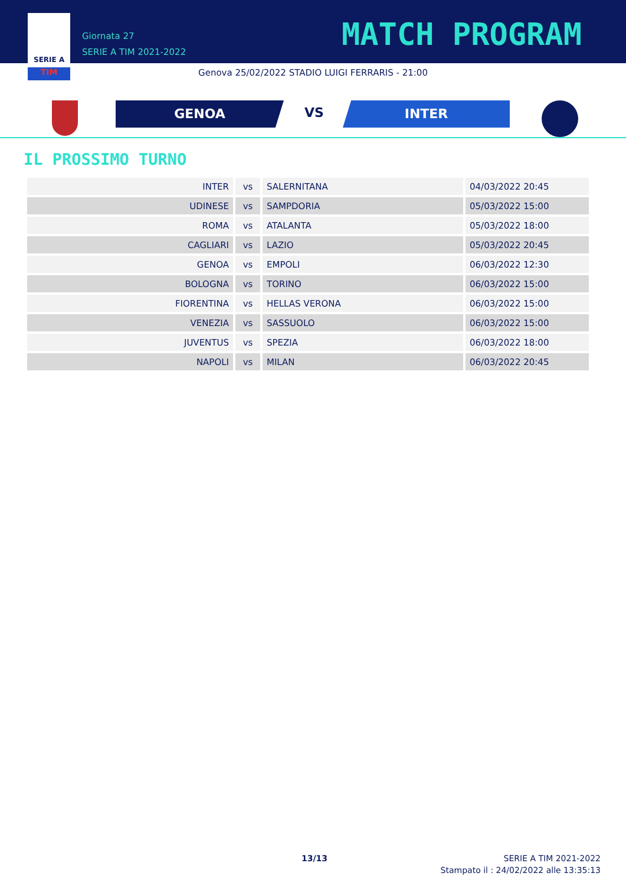SERIE A
TIM
Giornata 27
SERIE A TIM 2021-2022
MATCH PROGRAM
Genova 25/02/2022 STADIO LUIGI FERRARIS - 21:00
GENOA VS INTER
IL PROSSIMO TURNO
| INTER | vs | SALERNITANA | 04/03/2022 20:45 |
| UDINESE | vs | SAMPDORIA | 05/03/2022 15:00 |
| ROMA | vs | ATALANTA | 05/03/2022 18:00 |
| CAGLIARI | vs | LAZIO | 05/03/2022 20:45 |
| GENOA | vs | EMPOLI | 06/03/2022 12:30 |
| BOLOGNA | vs | TORINO | 06/03/2022 15:00 |
| FIORENTINA | vs | HELLAS VERONA | 06/03/2022 15:00 |
| VENEZIA | vs | SASSUOLO | 06/03/2022 15:00 |
| JUVENTUS | vs | SPEZIA | 06/03/2022 18:00 |
| NAPOLI | vs | MILAN | 06/03/2022 20:45 |
13/13
SERIE A TIM 2021-2022
Stampato il : 24/02/2022 alle 13:35:13